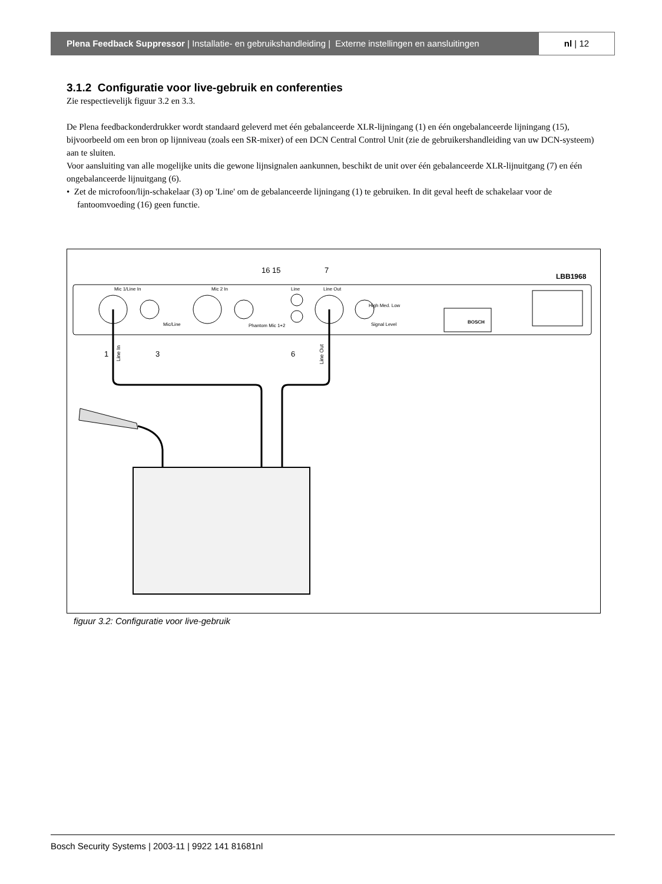Plena Feedback Suppressor | Installatie- en gebruikshandleiding | Externe instellingen en aansluitingen
nl | 12
3.1.2 Configuratie voor live-gebruik en conferenties
Zie respectievelijk figuur 3.2 en 3.3.
De Plena feedbackonderdrukker wordt standaard geleverd met één gebalanceerde XLR-lijningang (1) en één ongebalanceerde lijningang (15), bijvoorbeeld om een bron op lijnniveau (zoals een SR-mixer) of een DCN Central Control Unit (zie de gebruikershandleiding van uw DCN-systeem) aan te sluiten.
Voor aansluiting van alle mogelijke units die gewone lijnsignalen aankunnen, beschikt de unit over één gebalanceerde XLR-lijnuitgang (7) en één ongebalanceerde lijnuitgang (6).
• Zet de microfoon/lijn-schakelaar (3) op 'Line' om de gebalanceerde lijningang (1) te gebruiken. In dit geval heeft de schakelaar voor de fantoomvoeding (16) geen functie.
LBB1968
16 15
7
Mic 1/Line In
Mic 2 In
Line
Line Out
Mic/Line
Phantom Mic 1+2
Signal Level
High Med. Low
BOSCH
1
3
6
Line In
Line Out
figuur 3.2: Configuratie voor live-gebruik
Bosch Security Systems | 2003-11 | 9922 141 81681nl